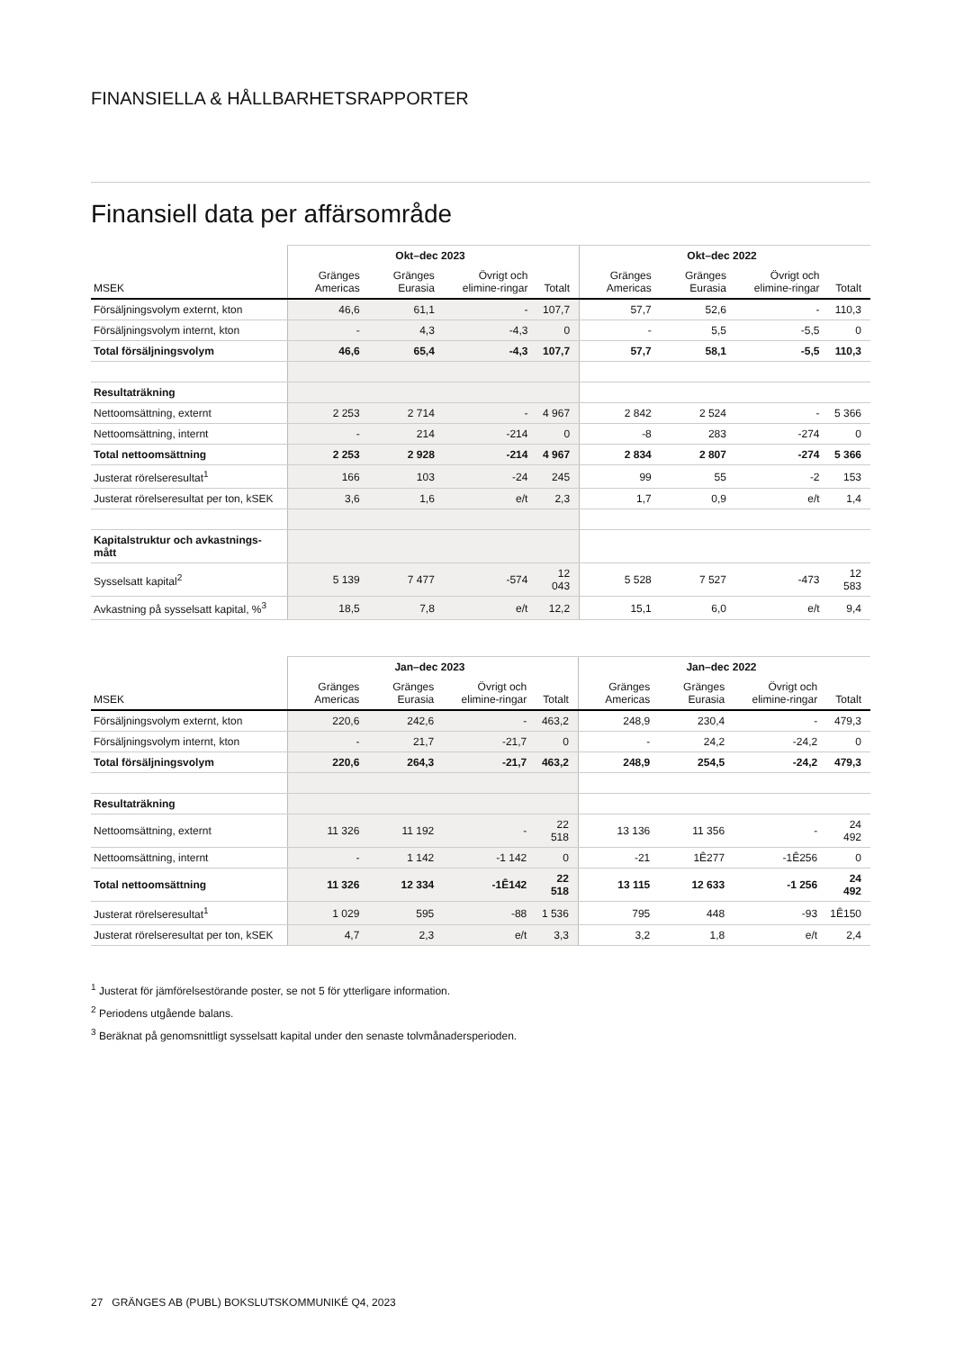FINANSIELLA & HÅLLBARHETSRAPPORTER
Finansiell data per affärsområde
| | Okt–dec 2023 | | | | Okt–dec 2022 | | | |
| --- | --- | --- | --- | --- | --- | --- | --- | --- |
| MSEK | Gränges Americas | Gränges Eurasia | Övrigt och elimine-ringar | Totalt | Gränges Americas | Gränges Eurasia | Övrigt och elimine-ringar | Totalt |
| Försäljningsvolym externt, kton | 46,6 | 61,1 | - | 107,7 | 57,7 | 52,6 | - | 110,3 |
| Försäljningsvolym internt, kton | - | 4,3 | -4,3 | 0 | - | 5,5 | -5,5 | 0 |
| Total försäljningsvolym | 46,6 | 65,4 | -4,3 | 107,7 | 57,7 | 58,1 | -5,5 | 110,3 |
| Resultaträkning | | | | | | | | |
| Nettoomsättning, externt | 2 253 | 2 714 | - | 4 967 | 2 842 | 2 524 | - | 5 366 |
| Nettoomsättning, internt | - | 214 | -214 | 0 | -8 | 283 | -274 | 0 |
| Total nettoomsättning | 2 253 | 2 928 | -214 | 4 967 | 2 834 | 2 807 | -274 | 5 366 |
| Justerat rörelseresultat<sup>1</sup> | 166 | 103 | -24 | 245 | 99 | 55 | -2 | 153 |
| Justerat rörelseresultat per ton, kSEK | 3,6 | 1,6 | e/t | 2,3 | 1,7 | 0,9 | e/t | 1,4 |
| Kapitalstruktur och avkastnings-mått | | | | | | | | |
| Sysselsatt kapital<sup>2</sup> | 5 139 | 7 477 | -574 | 12 043 | 5 528 | 7 527 | -473 | 12 583 |
| Avkastning på sysselsatt kapital, %<sup>3</sup> | 18,5 | 7,8 | e/t | 12,2 | 15,1 | 6,0 | e/t | 9,4 |
| | Jan–dec 2023 | | | | Jan–dec 2022 | | | |
| --- | --- | --- | --- | --- | --- | --- | --- | --- |
| MSEK | Gränges Americas | Gränges Eurasia | Övrigt och elimine-ringar | Totalt | Gränges Americas | Gränges Eurasia | Övrigt och elimine-ringar | Totalt |
| Försäljningsvolym externt, kton | 220,6 | 242,6 | - | 463,2 | 248,9 | 230,4 | - | 479,3 |
| Försäljningsvolym internt, kton | - | 21,7 | -21,7 | 0 | - | 24,2 | -24,2 | 0 |
| Total försäljningsvolym | 220,6 | 264,3 | -21,7 | 463,2 | 248,9 | 254,5 | -24,2 | 479,3 |
| Resultaträkning | | | | | | | | |
| Nettoomsättning, externt | 11 326 | 11 192 | - | 22 518 | 13 136 | 11 356 | - | 24 492 |
| Nettoomsättning, internt | - | 1 142 | -1 142 | 0 | -21 | 1Ê277 | -1Ê256 | 0 |
| Total nettoomsättning | 11 326 | 12 334 | -1Ê142 | 22 518 | 13 115 | 12 633 | -1 256 | 24 492 |
| Justerat rörelseresultat<sup>1</sup> | 1 029 | 595 | -88 | 1 536 | 795 | 448 | -93 | 1Ê150 |
| Justerat rörelseresultat per ton, kSEK | 4,7 | 2,3 | e/t | 3,3 | 3,2 | 1,8 | e/t | 2,4 |
<sup>1</sup> Justerat för jämförelsestörande poster, se not 5 för ytterligare information.
<sup>2</sup> Periodens utgående balans.
<sup>3</sup> Beräknat på genomsnittligt sysselsatt kapital under den senaste tolvmånadersperioden.
27 GRÄNGES AB (PUBL) BOKSLUTSKOMMUNIKÉ Q4, 2023